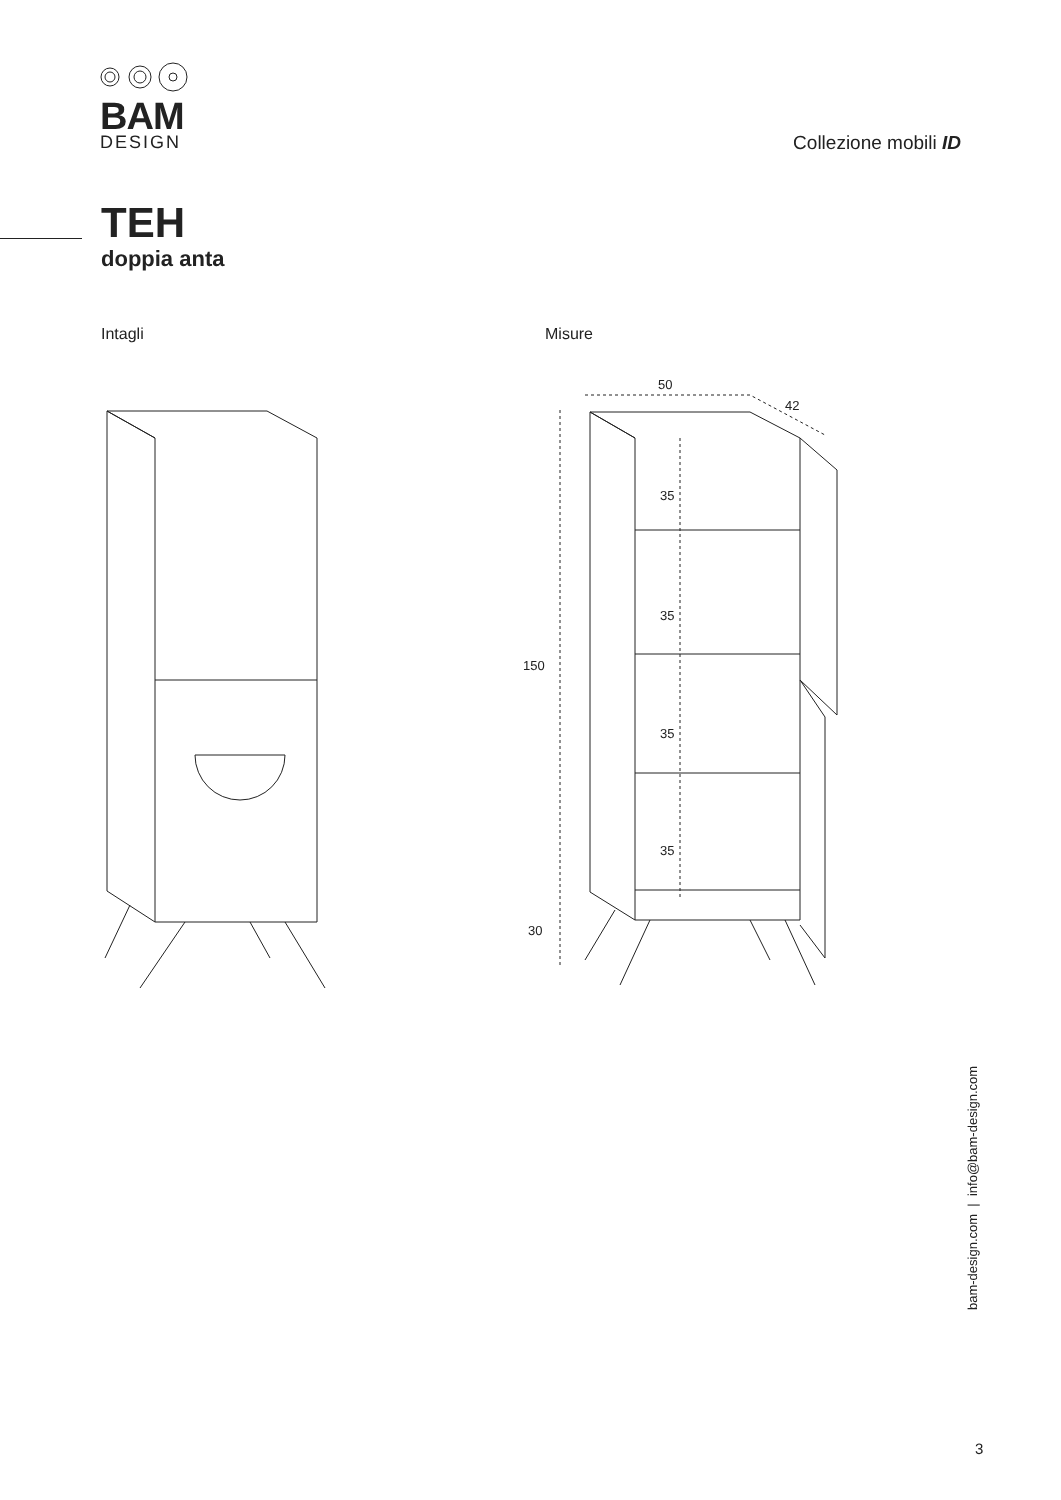BAM
DESIGN
Collezione mobili ID
TEH
doppia anta
Intagli Misure
50
42
35
35
35
35
150
30
bam-design.com | info@bam-design.com
3